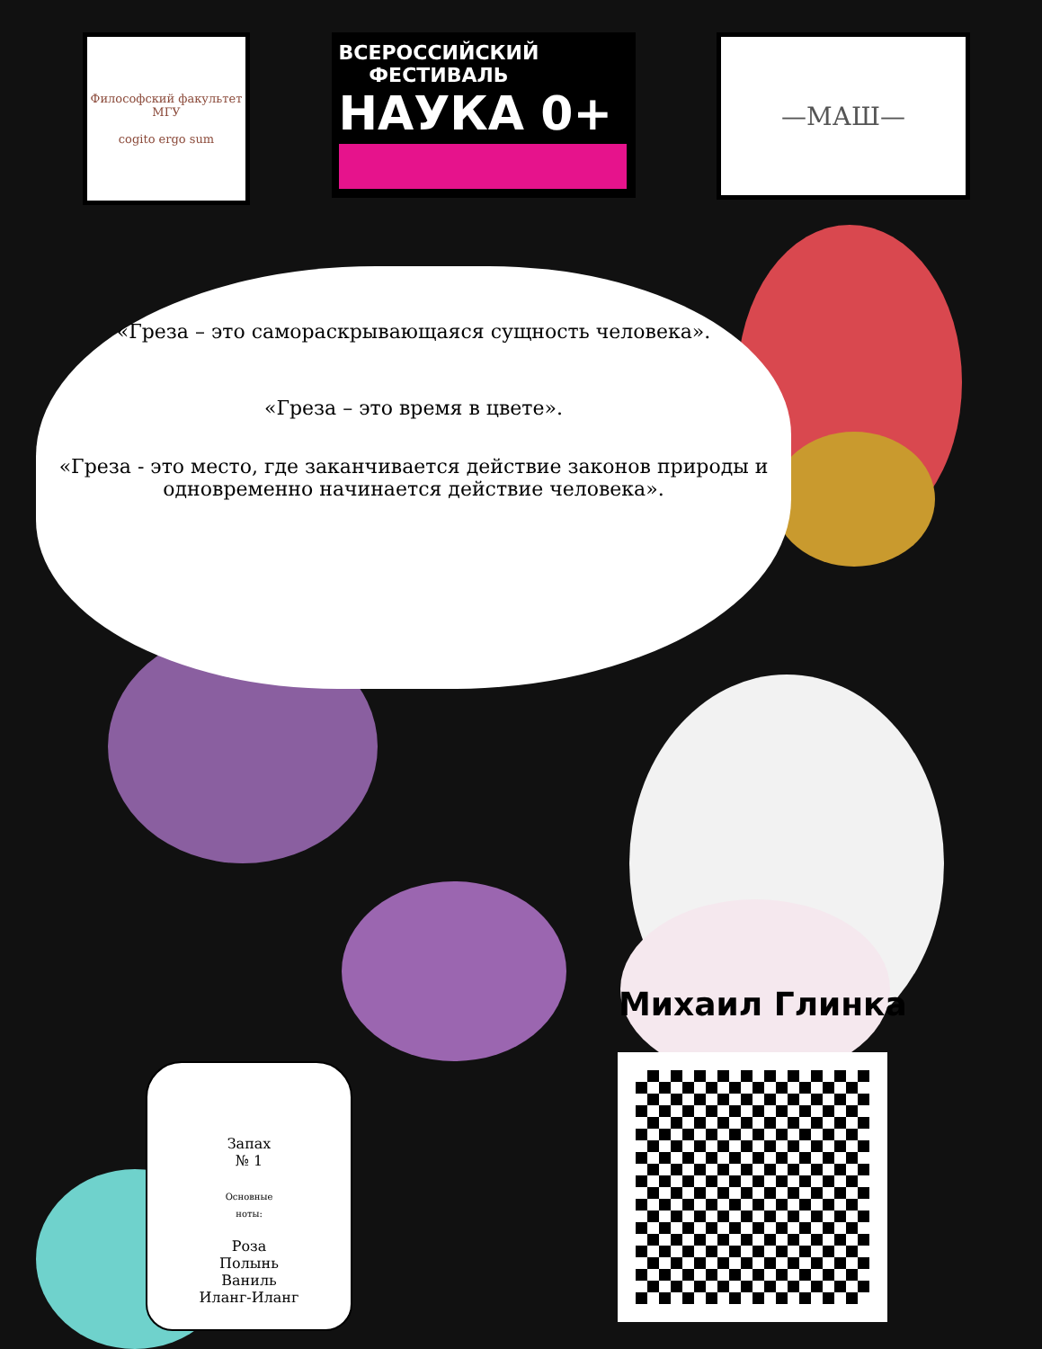Философский факультет МГУ
cogito ergo sum
ВСЕРОССИЙСКИЙ
ФЕСТИВАЛЬ
НАУКА 0+
—МАШ—
«Греза – это самораскрывающаяся сущность человека».
«Греза – это время в цвете».
«Греза - это место, где заканчивается действие законов природы и одновременно начинается действие человека».
Запах
№ 1
Основные
ноты:
Роза
Полынь
Ваниль
Иланг-Иланг
Михаил Глинка